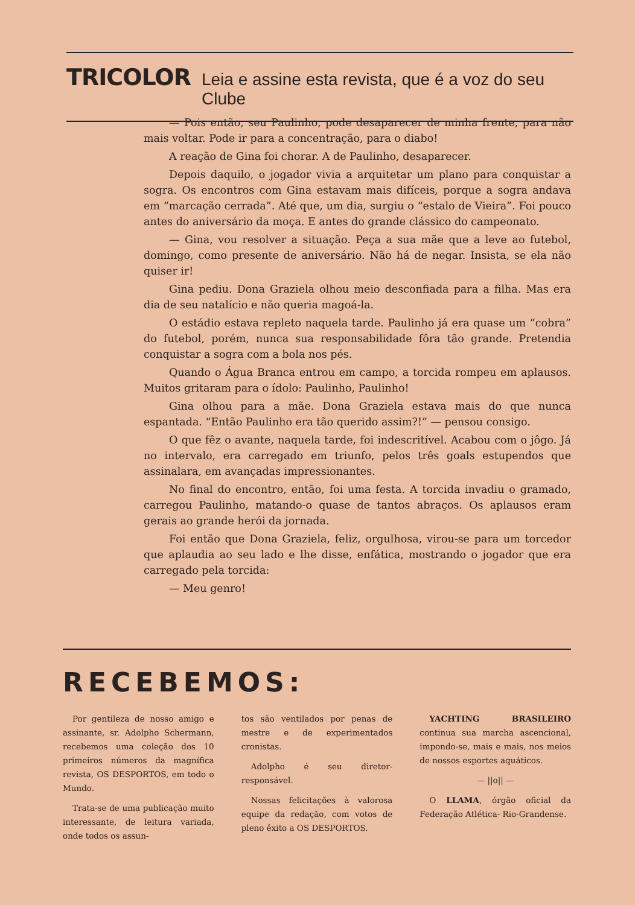TRICOLOR Leia e assine esta revista, que é a voz do seu Clube
— Pois então, seu Paulinho, pode desaparecer de minha frente, para não mais voltar. Pode ir para a concentração, para o diabo!
A reação de Gina foi chorar. A de Paulinho, desaparecer.
Depois daquilo, o jogador vivia a arquitetar um plano para conquistar a sogra. Os encontros com Gina estavam mais difíceis, porque a sogra andava em “marcação cerrada”. Até que, um dia, surgiu o “estalo de Vieira”. Foi pouco antes do aniversário da moça. E antes do grande clássico do campeonato.
— Gina, vou resolver a situação. Peça a sua mãe que a leve ao futebol, domingo, como presente de aniversário. Não há de negar. Insista, se ela não quiser ir!
Gina pediu. Dona Graziela olhou meio desconfiada para a filha. Mas era dia de seu natalício e não queria magoá-la.
O estádio estava repleto naquela tarde. Paulinho já era quase um “cobra” do futebol, porém, nunca sua responsabilidade fôra tão grande. Pretendia conquistar a sogra com a bola nos pés.
Quando o Água Branca entrou em campo, a torcida rompeu em aplausos. Muitos gritaram para o ídolo: Paulinho, Paulinho!
Gina olhou para a mãe. Dona Graziela estava mais do que nunca espantada. “Então Paulinho era tão querido assim?!” — pensou consigo.
O que fêz o avante, naquela tarde, foi indescritível. Acabou com o jôgo. Já no intervalo, era carregado em triunfo, pelos três goals estupendos que assinalara, em avançadas impressionantes.
No final do encontro, então, foi uma festa. A torcida invadiu o gramado, carregou Paulinho, matando-o quase de tantos abraços. Os aplausos eram gerais ao grande herói da jornada.
Foi então que Dona Graziela, feliz, orgulhosa, virou-se para um torcedor que aplaudia ao seu lado e lhe disse, enfática, mostrando o jogador que era carregado pela torcida:
— Meu genro!
RECEBEMOS:
Por gentileza de nosso amigo e assinante, sr. Adolpho Schermann, recebemos uma coleção dos 10 primeiros números da magnífica revista, OS DESPORTOS, em todo o Mundo.
Trata-se de uma publicação muito interessante, de leitura variada, onde todos os assun-
tos são ventilados por penas de mestre e de experimentados cronistas.
Adolpho é seu diretor-responsável.
Nossas felicitações à valorosa equipe da redação, com votos de pleno êxito a OS DESPORTOS.
YACHTING BRASILEIRO continua sua marcha ascencional, impondo-se, mais e mais, nos meios de nossos esportes aquáticos.
— ||o|| —
O LLAMA, órgão oficial da Federação Atlética- Rio-Grandense.